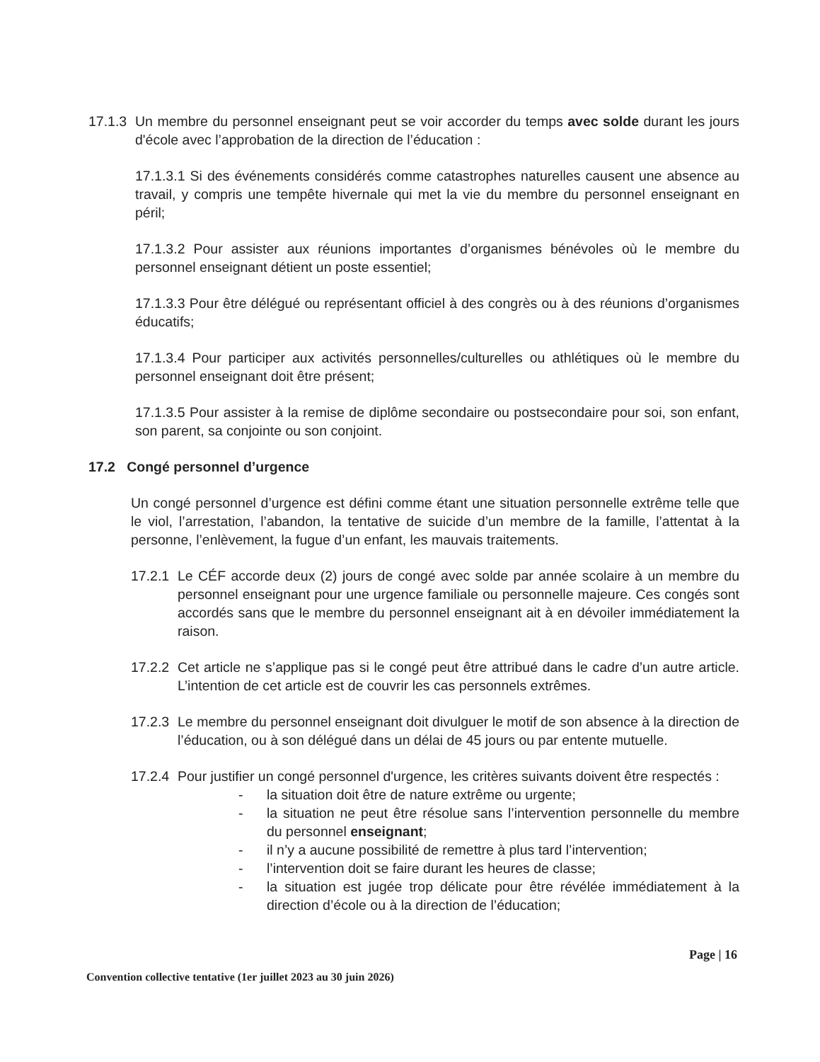17.1.3
Un membre du personnel enseignant peut se voir accorder du temps avec solde durant les jours d'école avec l’approbation de la direction de l’éducation :
17.1.3.1 Si des événements considérés comme catastrophes naturelles causent une absence au travail, y compris une tempête hivernale qui met la vie du membre du personnel enseignant en péril;
17.1.3.2 Pour assister aux réunions importantes d’organismes bénévoles où le membre du personnel enseignant détient un poste essentiel;
17.1.3.3 Pour être délégué ou représentant officiel à des congrès ou à des réunions d’organismes éducatifs;
17.1.3.4 Pour participer aux activités personnelles/culturelles ou athlétiques où le membre du personnel enseignant doit être présent;
17.1.3.5 Pour assister à la remise de diplôme secondaire ou postsecondaire pour soi, son enfant, son parent, sa conjointe ou son conjoint.
17.2 Congé personnel d’urgence
Un congé personnel d’urgence est défini comme étant une situation personnelle extrême telle que le viol, l’arrestation, l’abandon, la tentative de suicide d’un membre de la famille, l’attentat à la personne, l’enlèvement, la fugue d’un enfant, les mauvais traitements.
17.2.1
Le CÉF accorde deux (2) jours de congé avec solde par année scolaire à un membre du personnel enseignant pour une urgence familiale ou personnelle majeure. Ces congés sont accordés sans que le membre du personnel enseignant ait à en dévoiler immédiatement la raison.
17.2.2
Cet article ne s’applique pas si le congé peut être attribué dans le cadre d’un autre article. L’intention de cet article est de couvrir les cas personnels extrêmes.
17.2.3
Le membre du personnel enseignant doit divulguer le motif de son absence à la direction de l’éducation, ou à son délégué dans un délai de 45 jours ou par entente mutuelle.
17.2.4
Pour justifier un congé personnel d'urgence, les critères suivants doivent être respectés :
- la situation doit être de nature extrême ou urgente;
- la situation ne peut être résolue sans l’intervention personnelle du membre du personnel enseignant;
- il n’y a aucune possibilité de remettre à plus tard l’intervention;
- l’intervention doit se faire durant les heures de classe;
- la situation est jugée trop délicate pour être révélée immédiatement à la direction d’école ou à la direction de l’éducation;
Page | 16
Convention collective tentative (1er juillet 2023 au 30 juin 2026)